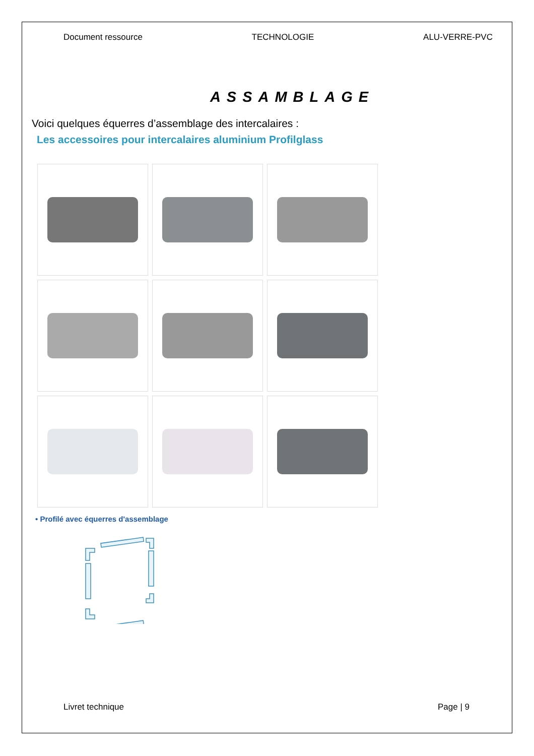Document ressource TECHNOLOGIE ALU-VERRE-PVC
ASSAMBLAGE
Voici quelques équerres d’assemblage des intercalaires :
Les accessoires pour intercalaires aluminium Profilglass
• Profilé avec équerres d'assemblage
Livret technique Page | 9